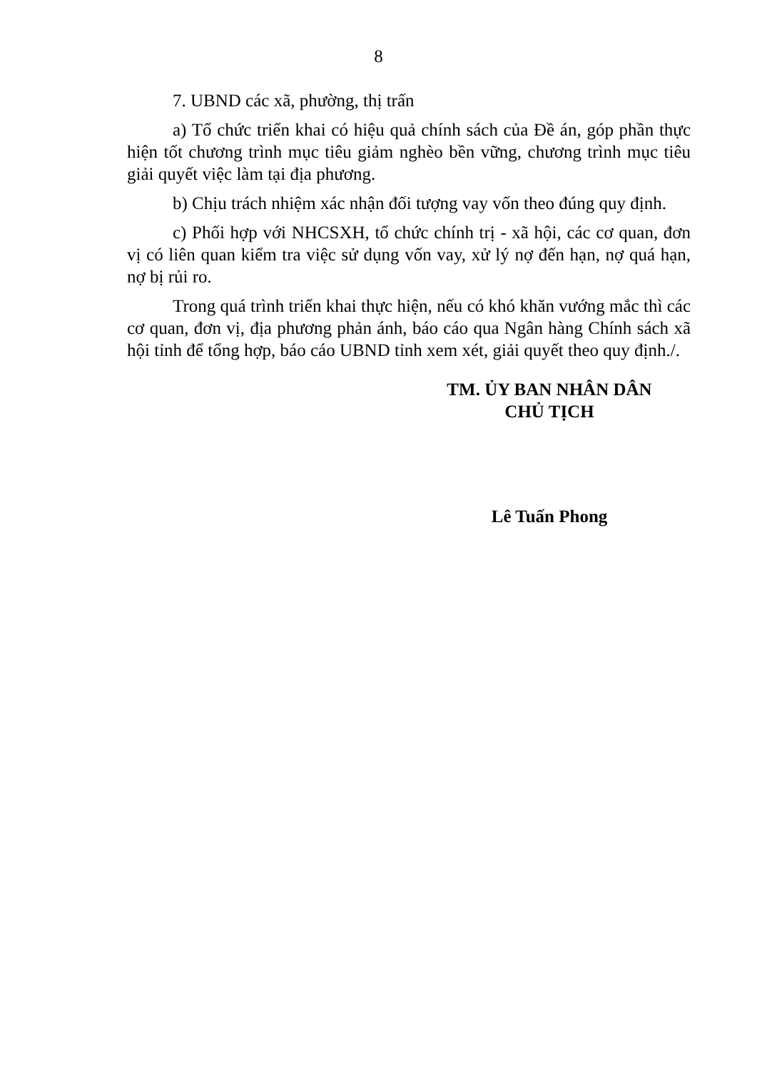8
7. UBND các xã, phường, thị trấn
a) Tổ chức triển khai có hiệu quả chính sách của Đề án, góp phần thực hiện tốt chương trình mục tiêu giảm nghèo bền vững, chương trình mục tiêu giải quyết việc làm tại địa phương.
b) Chịu trách nhiệm xác nhận đối tượng vay vốn theo đúng quy định.
c) Phối hợp với NHCSXH, tổ chức chính trị - xã hội, các cơ quan, đơn vị có liên quan kiểm tra việc sử dụng vốn vay, xử lý nợ đến hạn, nợ quá hạn, nợ bị rủi ro.
Trong quá trình triển khai thực hiện, nếu có khó khăn vướng mắc thì các cơ quan, đơn vị, địa phương phản ánh, báo cáo qua Ngân hàng Chính sách xã hội tỉnh để tổng hợp, báo cáo UBND tỉnh xem xét, giải quyết theo quy định./.
TM. ỦY BAN NHÂN DÂN
CHỦ TỊCH
Lê Tuấn Phong